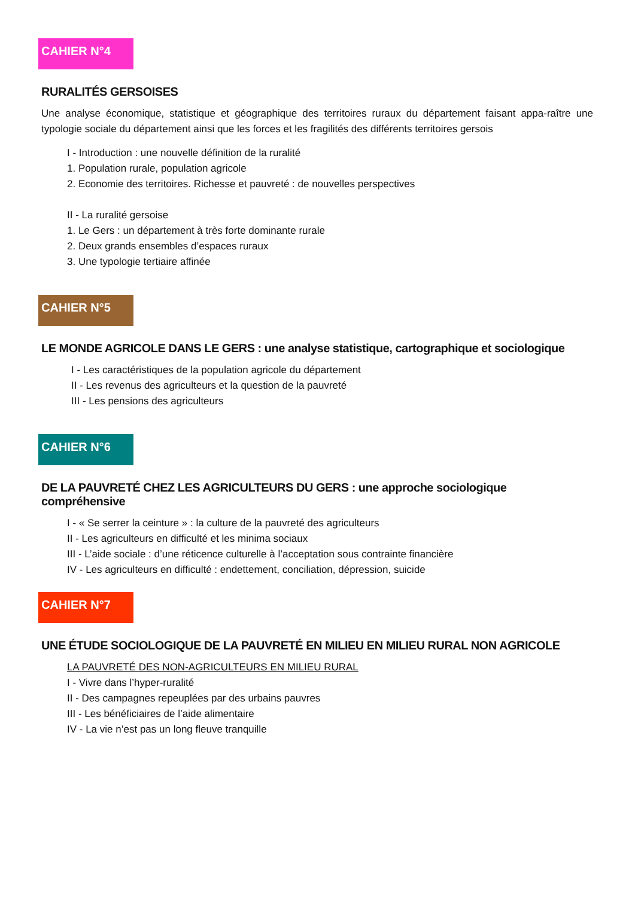CAHIER N°4
RURALITÉS GERSOISES
Une analyse économique, statistique et géographique des territoires ruraux du département faisant appa-raître une typologie sociale du département ainsi que les forces et les fragilités des différents territoires gersois
I - Introduction : une nouvelle définition de la ruralité
1. Population rurale, population agricole
2. Economie des territoires. Richesse et pauvreté : de nouvelles perspectives
II - La ruralité gersoise
1. Le Gers : un département à très forte dominante rurale
2. Deux grands ensembles d’espaces ruraux
3. Une typologie tertiaire affinée
CAHIER N°5
LE MONDE AGRICOLE DANS LE GERS : une analyse statistique, cartographique et sociologique
I - Les caractéristiques de la population agricole du département
II - Les revenus des agriculteurs et la question de la pauvreté
III - Les pensions des agriculteurs
CAHIER N°6
DE LA PAUVRETÉ CHEZ LES AGRICULTEURS DU GERS : une approche sociologique compréhensive
I - « Se serrer la ceinture » : la culture de la pauvreté des agriculteurs
II - Les agriculteurs en difficulté et les minima sociaux
III - L’aide sociale : d’une réticence culturelle à l’acceptation sous contrainte financière
IV - Les agriculteurs en difficulté : endettement, conciliation, dépression, suicide
CAHIER N°7
UNE ÉTUDE SOCIOLOGIQUE DE LA PAUVRETÉ EN MILIEU EN MILIEU RURAL NON AGRICOLE
LA PAUVRETÉ DES NON-AGRICULTEURS EN MILIEU RURAL
I - Vivre dans l’hyper-ruralité
II - Des campagnes repeuplées par des urbains pauvres
III - Les bénéficiaires de l’aide alimentaire
IV - La vie n’est pas un long fleuve tranquille